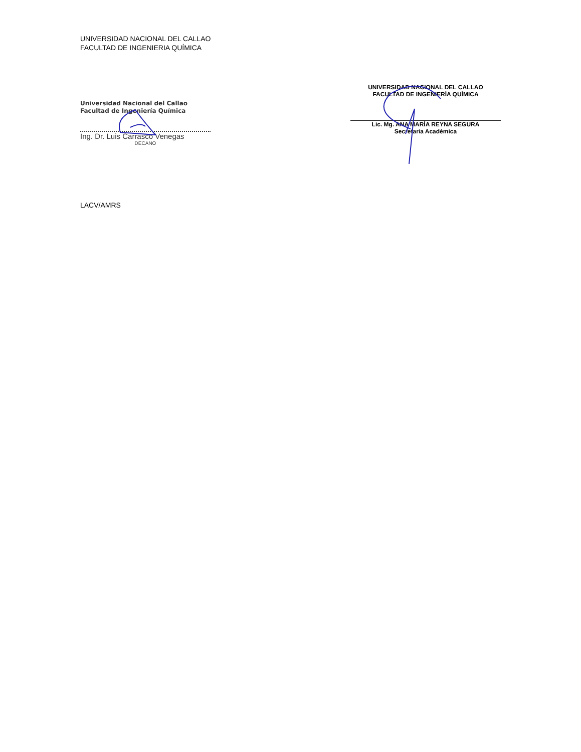UNIVERSIDAD NACIONAL DEL CALLAO
FACULTAD DE INGENIERIA QUÍMICA
Universidad Nacional del Callao
Facultad de Ingeniería Química
Ing. Dr. Luis Carrasco Venegas
DECANO
UNIVERSIDAD NACIONAL DEL CALLAO
FACULTAD DE INGENIERÍA QUÍMICA
Lic. Mg. ANA MARÍA REYNA SEGURA
Secretaria Académica
LACV/AMRS